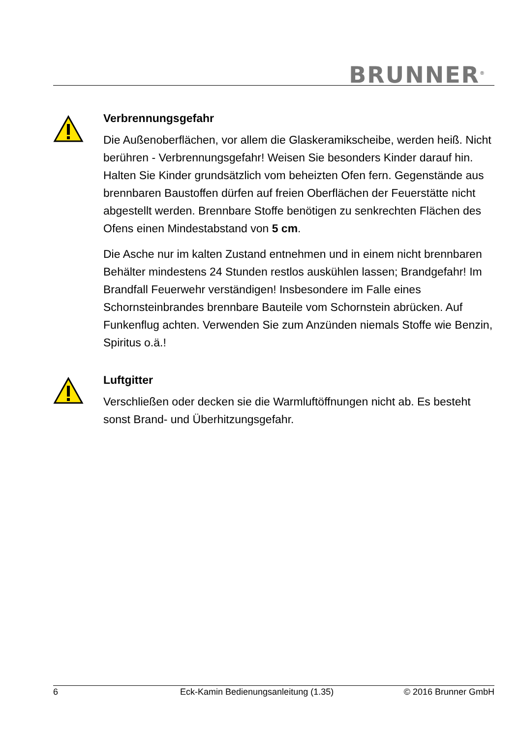BRUNNER<sup>®</sup>
Verbrennungsgefahr
Die Außenoberflächen, vor allem die Glaskeramikscheibe, werden heiß. Nicht berühren - Verbrennungsgefahr! Weisen Sie besonders Kinder darauf hin. Halten Sie Kinder grundsätzlich vom beheizten Ofen fern. Gegenstände aus brennbaren Baustoffen dürfen auf freien Oberflächen der Feuerstätte nicht abgestellt werden. Brennbare Stoffe benötigen zu senkrechten Flächen des Ofens einen Mindestabstand von 5 cm.
Die Asche nur im kalten Zustand entnehmen und in einem nicht brennbaren Behälter mindestens 24 Stunden restlos auskühlen lassen; Brandgefahr! Im Brandfall Feuerwehr verständigen! Insbesondere im Falle eines Schornsteinbrandes brennbare Bauteile vom Schornstein abrücken. Auf Funkenflug achten. Verwenden Sie zum Anzünden niemals Stoffe wie Benzin, Spiritus o.ä.!
Luftgitter
Verschließen oder decken sie die Warmluftöffnungen nicht ab. Es besteht sonst Brand- und Überhitzungsgefahr.
6 Eck-Kamin Bedienungsanleitung (1.35) © 2016 Brunner GmbH